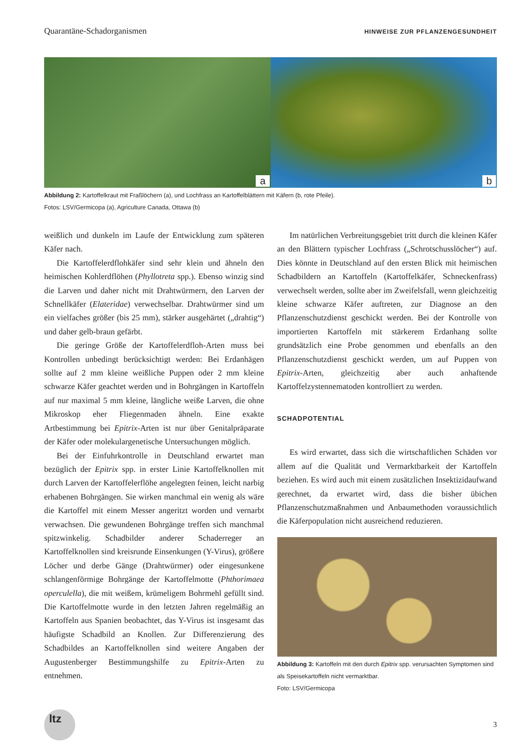Quarantäne-Schadorganismen HINWEISE ZUR PFLANZENGESUNDHEIT
a
b
Abbildung 2: Kartoffelkraut mit Fraßlöchern (a), und Lochfrass an Kartoffelblättern mit Käfern (b, rote Pfeile).
Fotos: LSV/Germicopa (a), Agriculture Canada, Ottawa (b)
weißlich und dunkeln im Laufe der Entwicklung zum späteren Käfer nach.
Die Kartoffelerdflohkäfer sind sehr klein und ähneln den heimischen Kohlerdflöhen (Phyllotreta spp.). Ebenso winzig sind die Larven und daher nicht mit Drahtwürmern, den Larven der Schnellkäfer (Elateridae) verwechselbar. Drahtwürmer sind um ein vielfaches größer (bis 25 mm), stärker ausgehärtet („drahtig“) und daher gelb-braun gefärbt.
Die geringe Größe der Kartoffelerdfloh-Arten muss bei Kontrollen unbedingt berücksichtigt werden: Bei Erdanhägen sollte auf 2 mm kleine weißliche Puppen oder 2 mm kleine schwarze Käfer geachtet werden und in Bohrgängen in Kartoffeln auf nur maximal 5 mm kleine, längliche weiße Larven, die ohne Mikroskop eher Fliegenmaden ähneln. Eine exakte Artbestimmung bei Epitrix-Arten ist nur über Genitalpräparate der Käfer oder molekulargenetische Untersuchungen möglich.
Bei der Einfuhrkontrolle in Deutschland erwartet man bezüglich der Epitrix spp. in erster Linie Kartoffelknollen mit durch Larven der Kartoffelerflöhe angelegten feinen, leicht narbig erhabenen Bohrgängen. Sie wirken manchmal ein wenig als wäre die Kartoffel mit einem Messer angeritzt worden und vernarbt verwachsen. Die gewundenen Bohrgänge treffen sich manchmal spitzwinkelig. Schadbilder anderer Schaderreger an Kartoffelknollen sind kreisrunde Einsenkungen (Y-Virus), größere Löcher und derbe Gänge (Drahtwürmer) oder eingesunkene schlangenförmige Bohrgänge der Kartoffelmotte (Phthorimaea operculella), die mit weißem, krümeligem Bohrmehl gefüllt sind. Die Kartoffelmotte wurde in den letzten Jahren regelmäßig an Kartoffeln aus Spanien beobachtet, das Y-Virus ist insgesamt das häufigste Schadbild an Knollen. Zur Differenzierung des Schadbildes an Kartoffelknollen sind weitere Angaben der Augustenberger Bestimmungshilfe zu Epitrix-Arten zu entnehmen.
Im natürlichen Verbreitungsgebiet tritt durch die kleinen Käfer an den Blättern typischer Lochfrass („Schrotschusslöcher“) auf. Dies könnte in Deutschland auf den ersten Blick mit heimischen Schadbildern an Kartoffeln (Kartoffelkäfer, Schneckenfrass) verwechselt werden, sollte aber im Zweifelsfall, wenn gleichzeitig kleine schwarze Käfer auftreten, zur Diagnose an den Pflanzenschutzdienst geschickt werden. Bei der Kontrolle von importierten Kartoffeln mit stärkerem Erdanhang sollte grundsätzlich eine Probe genommen und ebenfalls an den Pflanzenschutzdienst geschickt werden, um auf Puppen von Epitrix-Arten, gleichzeitig aber auch anhaftende Kartoffelzystennematoden kontrolliert zu werden.
SCHADPOTENTIAL
Es wird erwartet, dass sich die wirtschaftlichen Schäden vor allem auf die Qualität und Vermarktbarkeit der Kartoffeln beziehen. Es wird auch mit einem zusätzlichen Insektizidaufwand gerechnet, da erwartet wird, dass die bisher übichen Pflanzenschutzmaßnahmen und Anbaumethoden voraussichtlich die Käferpopulation nicht ausreichend reduzieren.
Abbildung 3: Kartoffeln mit den durch Epitrix spp. verursachten Symptomen sind als Speisekartoffeln nicht vermarktbar.
Foto: LSV/Germicopa
ltz
3